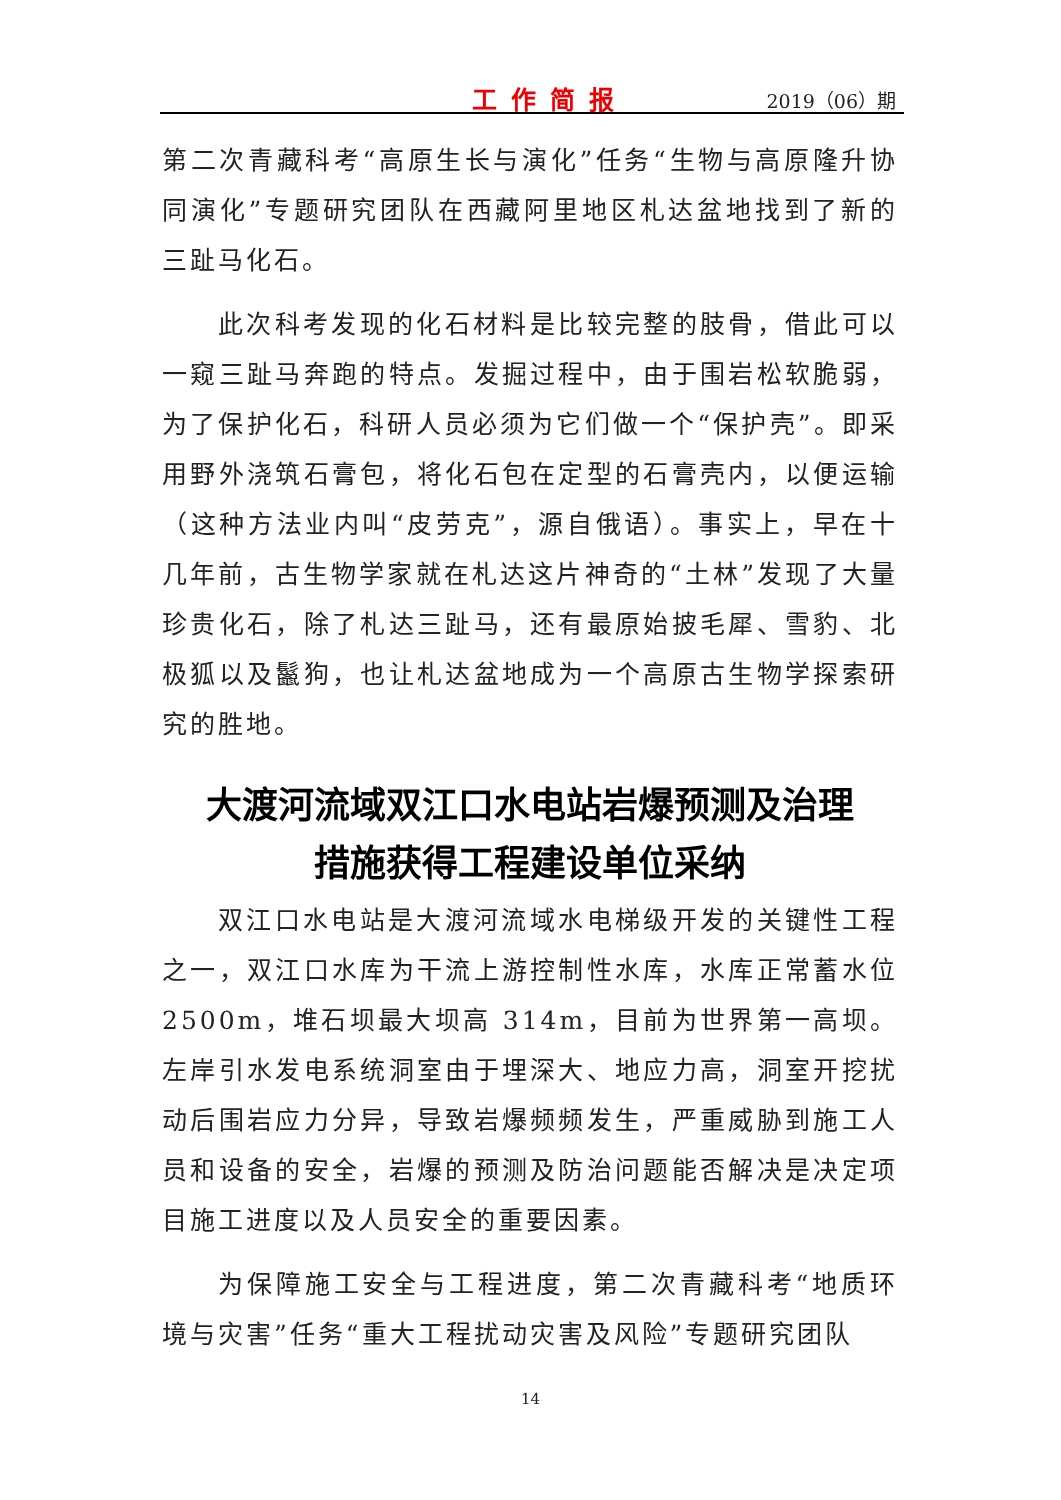工作简报 2019（06）期
第二次青藏科考“高原生长与演化”任务“生物与高原隆升协同演化”专题研究团队在西藏阿里地区札达盆地找到了新的三趾马化石。
此次科考发现的化石材料是比较完整的肢骨，借此可以一窥三趾马奔跑的特点。发掘过程中，由于围岩松软脆弱，为了保护化石，科研人员必须为它们做一个“保护壳”。即采用野外浇筑石膏包，将化石包在定型的石膏壳内，以便运输（这种方法业内叫“皮劳克”，源自俄语）。事实上，早在十几年前，古生物学家就在札达这片神奇的“土林”发现了大量珍贵化石，除了札达三趾马，还有最原始披毛犀、雪豹、北极狐以及鬣狗，也让札达盆地成为一个高原古生物学探索研究的胜地。
大渡河流域双江口水电站岩爆预测及治理
措施获得工程建设单位采纳
双江口水电站是大渡河流域水电梯级开发的关键性工程之一，双江口水库为干流上游控制性水库，水库正常蓄水位 2500m，堆石坝最大坝高 314m，目前为世界第一高坝。左岸引水发电系统洞室由于埋深大、地应力高，洞室开挖扰动后围岩应力分异，导致岩爆频频发生，严重威胁到施工人员和设备的安全，岩爆的预测及防治问题能否解决是决定项目施工进度以及人员安全的重要因素。
为保障施工安全与工程进度，第二次青藏科考“地质环境与灾害”任务“重大工程扰动灾害及风险”专题研究团队
14